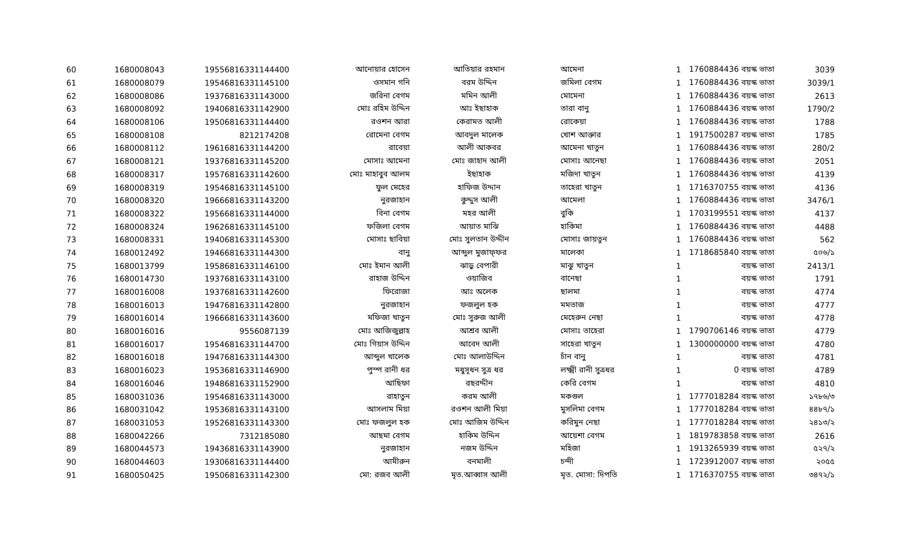| 60 | 1680008043 | 19556816331144400 | আনোয়ার হোসেন | আতিয়ার রহমান | আমেনা | 1 | 1760884436 বয়স্ক ভাতা | 3039 |
| 61 | 1680008079 | 19546816331145100 | ওসমান গনি | বরম উদ্দিন | জমিলা বেগম | 1 | 1760884436 বয়স্ক ভাতা | 3039/1 |
| 62 | 1680008086 | 19376816331143000 | জরিনা বেগম | মমিন আলী | মোমেনা | 1 | 1760884436 বয়স্ক ভাতা | 2613 |
| 63 | 1680008092 | 19406816331142900 | মোঃ রহিম উদ্দিন | আঃ ইছাহাক | তারা বানু | 1 | 1760884436 বয়স্ক ভাতা | 1790/2 |
| 64 | 1680008106 | 19506816331144400 | রওশন আরা | কেরামত আলী | রোকেয়া | 1 | 1760884436 বয়স্ক ভাতা | 1788 |
| 65 | 1680008108 | 8212174208 | রোমেনা বেগম | আবদুল মালেক | খোশ আক্তার | 1 | 1917500287 বয়স্ক ভাতা | 1785 |
| 66 | 1680008112 | 19616816331144200 | রাবেয়া | আলী আকবর | আমেনা খাতুন | 1 | 1760884436 বয়স্ক ভাতা | 280/2 |
| 67 | 1680008121 | 19376816331145200 | মোসাঃ আমেনা | মোঃ জাহাদ আলী | মোসাঃ আনেছা | 1 | 1760884436 বয়স্ক ভাতা | 2051 |
| 68 | 1680008317 | 19576816331142600 | মোঃ মাহাবুব আলম | ইছাহাক | মজিদা খাতুন | 1 | 1760884436 বয়স্ক ভাতা | 4139 |
| 69 | 1680008319 | 19546816331145100 | ফুল মেহের | হাফিজ উদ্দান | তাহেরা খাতুন | 1 | 1716370755 বয়স্ক ভাতা | 4136 |
| 70 | 1680008320 | 19666816331143200 | নুরজাহান | কুদ্দুস আলী | আমেলা | 1 | 1760884436 বয়স্ক ভাতা | 3476/1 |
| 71 | 1680008322 | 19566816331144000 | বিনা বেগম | মহর আলী | বুকি | 1 | 1703199551 বয়স্ক ভাতা | 4137 |
| 72 | 1680008324 | 19626816331145100 | ফজিলা বেগম | আয়াত মাঝি | হাকিমা | 1 | 1760884436 বয়স্ক ভাতা | 4488 |
| 73 | 1680008331 | 19406816331145300 | মোসাঃ ছাবিয়া | মোঃ সুলতান উদ্দীন | মোসাঃ জায়তুন | 1 | 1760884436 বয়স্ক ভাতা | 562 |
| 74 | 1680012492 | 19466816331144300 | বানু | আব্দুল মুজাফ্ফর | মালেকা | 1 | 1718685840 বয়স্ক ভাতা | ৫০৬/১ |
| 75 | 1680013799 | 19586816331146100 | মোঃ ইমান আলী | ঝাড়ু বেপারী | মাঝু খাতুন | 1 | বয়স্ক ভাতা | 2413/1 |
| 76 | 1680014730 | 19376816331143100 | রাহাজ উদ্দিন | ওয়াজিব | বানেছা | 1 | বয়স্ক ভাতা | 1791 |
| 77 | 1680016008 | 19376816331142600 | ফিরোজা | আঃ অলেক | ছালমা | 1 | বয়স্ক ভাতা | 4774 |
| 78 | 1680016013 | 19476816331142800 | নুরজাহান | ফজলুল হক | মমতাজ | 1 | বয়স্ক ভাতা | 4777 |
| 79 | 1680016014 | 19666816331143600 | মফিজা খাতুন | মোঃ সুরুজ আলী | মেহেরুন নেছা | 1 | বয়স্ক ভাতা | 4778 |
| 80 | 1680016016 | 9556087139 | মোঃ আজিজুল্লাহ | আশ্রব আলী | মোসাঃ তাহেরা | 1 | 1790706146 বয়স্ক ভাতা | 4779 |
| 81 | 1680016017 | 19546816331144700 | মোঃ গিয়াস উদ্দিন | আবেদ আলী | সাহেরা খাতুন | 1 | 1300000000 বয়স্ক ভাতা | 4780 |
| 82 | 1680016018 | 19476816331144300 | আব্দুল খালেক | মোঃ আলাউদ্দিন | চাঁন বানু | 1 | বয়স্ক ভাতা | 4781 |
| 83 | 1680016023 | 19536816331146900 | পুস্প রানী ধর | মধুসূধন সুত্র ধর | লক্ষ্মী রানী সুত্রধর | 1 | 0 বয়স্ক ভাতা | 4789 |
| 84 | 1680016046 | 19486816331152900 | আছিফা | রছরদ্দীন | কেরি বেগম | 1 | বয়স্ক ভাতা | 4810 |
| 85 | 1680031036 | 19546816331143000 | রাহাতুন | করম আলী | মকগুল | 1 | 1777018284 বয়স্ক ভাতা | ১৭৮৬/৩ |
| 86 | 1680031042 | 19536816331143100 | আসলাম মিয়া | রওশন আলী মিয়া | মুসলিমা বেগম | 1 | 1777018284 বয়স্ক ভাতা | ৪৪৮৭/১ |
| 87 | 1680031053 | 19526816331143300 | মোঃ ফজলুল হক | মোঃ আজিম উদ্দিন | করিমুন নেছা | 1 | 1777018284 বয়স্ক ভাতা | ২৪১৩/২ |
| 88 | 1680042266 | 7312185080 | আছমা বেগম | হাকিম উদ্দিন | আয়েশা বেগম | 1 | 1819783858 বয়স্ক ভাতা | 2616 |
| 89 | 1680044573 | 19436816331143900 | নুরজাহান | নজম উদ্দিন | মহিজা | 1 | 1913265939 বয়স্ক ভাতা | ৫২৭/২ |
| 90 | 1680044603 | 19306816331144400 | আমীরুন | বনমালী | চন্দী | 1 | 1723912007 বয়স্ক ভাতা | ২০৫৫ |
| 91 | 1680050425 | 19506816331142300 | মো: রজব আলী | মৃত.আব্বাস আলী | মৃত. মোসা: দিপতি | 1 | 1716370755 বয়স্ক ভাতা | ৩৪৭২/১ |